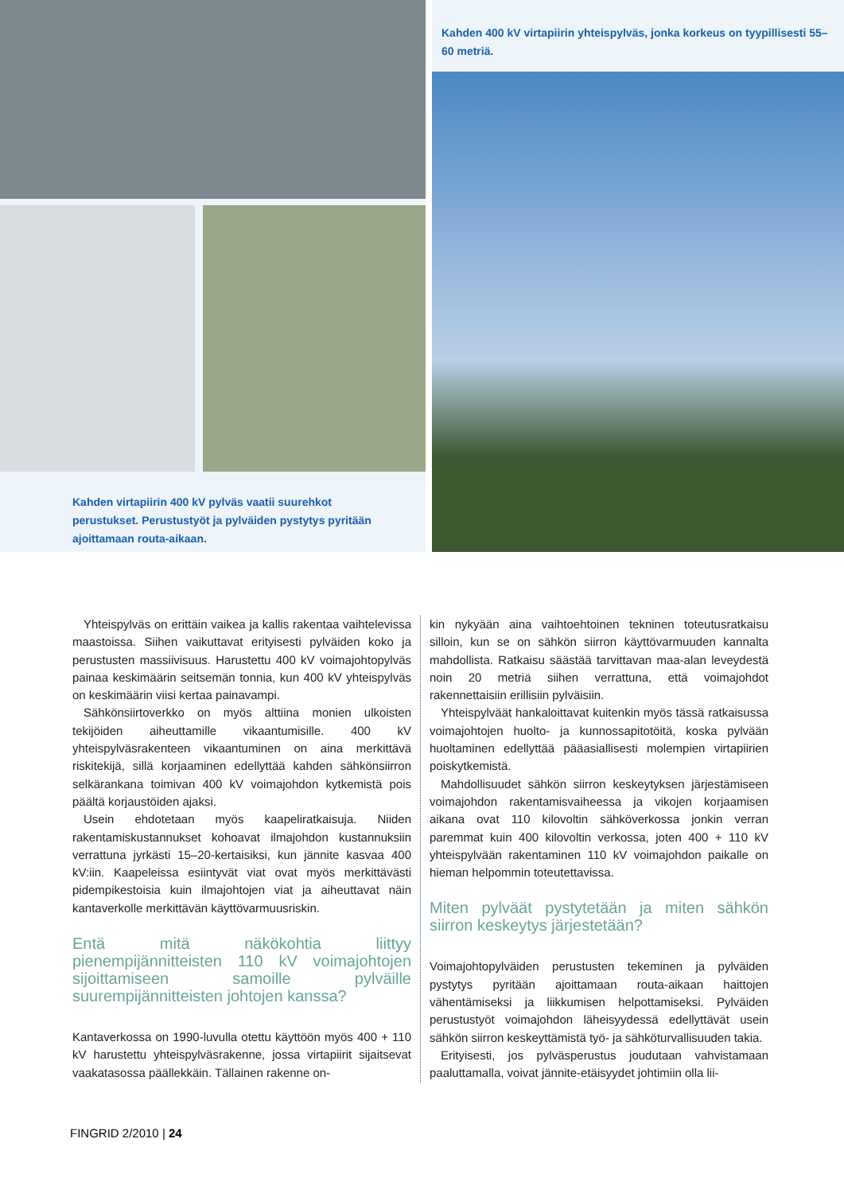Kahden virtapiirin 400 kV pylväs vaatii suurehkot perustukset. Perustustyöt ja pylväiden pystytys pyritään ajoittamaan routa-aikaan.
Kahden 400 kV virtapiirin yhteispylväs, jonka korkeus on tyypillisesti 55–60 metriä.
Yhteispylväs on erittäin vaikea ja kallis rakentaa vaihtelevissa maastoissa. Siihen vaikuttavat erityisesti pylväiden koko ja perustusten massiivisuus. Harustettu 400 kV voimajohtopylväs painaa keskimäärin seitsemän tonnia, kun 400 kV yhteispylväs on keskimäärin viisi kertaa painavampi.
Sähkönsiirtoverkko on myös alttiina monien ulkoisten tekijöiden aiheuttamille vikaantumisille. 400 kV yhteispylväsrakenteen vikaantuminen on aina merkittävä riskitekijä, sillä korjaaminen edellyttää kahden sähkönsiirron selkärankana toimivan 400 kV voimajohdon kytkemistä pois päältä korjaustöiden ajaksi.
Usein ehdotetaan myös kaapeliratkaisuja. Niiden rakentamiskustannukset kohoavat ilmajohdon kustannuksiin verrattuna jyrkästi 15–20-kertaisiksi, kun jännite kasvaa 400 kV:iin. Kaapeleissa esiintyvät viat ovat myös merkittävästi pidempikestoisia kuin ilmajohtojen viat ja aiheuttavat näin kantaverkolle merkittävän käyttövarmuusriskin.
Entä mitä näkökohtia liittyy pienempijännitteisten 110 kV voimajohtojen sijoittamiseen samoille pylväille suurempijännitteisten johtojen kanssa?
Kantaverkossa on 1990-luvulla otettu käyttöön myös 400 + 110 kV harustettu yhteispylväsrakenne, jossa virtapiirit sijaitsevat vaakatasossa päällekkäin. Tällainen rakenne on-
kin nykyään aina vaihtoehtoinen tekninen toteutusratkaisu silloin, kun se on sähkön siirron käyttövarmuuden kannalta mahdollista. Ratkaisu säästää tarvittavan maa-alan leveydestä noin 20 metriä siihen verrattuna, että voimajohdot rakennettaisiin erillisiin pylväisiin.
Yhteispylväät hankaloittavat kuitenkin myös tässä ratkaisussa voimajohtojen huolto- ja kunnossapitotöitä, koska pylvään huoltaminen edellyttää pääasiallisesti molempien virtapiirien poiskytkemistä.
Mahdollisuudet sähkön siirron keskeytyksen järjestämiseen voimajohdon rakentamisvaiheessa ja vikojen korjaamisen aikana ovat 110 kilovoltin sähköverkossa jonkin verran paremmat kuin 400 kilovoltin verkossa, joten 400 + 110 kV yhteispylvään rakentaminen 110 kV voimajohdon paikalle on hieman helpommin toteutettavissa.
Miten pylväät pystytetään ja miten sähkön siirron keskeytys järjestetään?
Voimajohtopylväiden perustusten tekeminen ja pylväiden pystytys pyritään ajoittamaan routa-aikaan haittojen vähentämiseksi ja liikkumisen helpottamiseksi. Pylväiden perustustyöt voimajohdon läheisyydessä edellyttävät usein sähkön siirron keskeyttämistä työ- ja sähköturvallisuuden takia.
Erityisesti, jos pylväsperustus joudutaan vahvistamaan paaluttamalla, voivat jännite-etäisyydet johtimiin olla lii-
FINGRID 2/2010 | 24